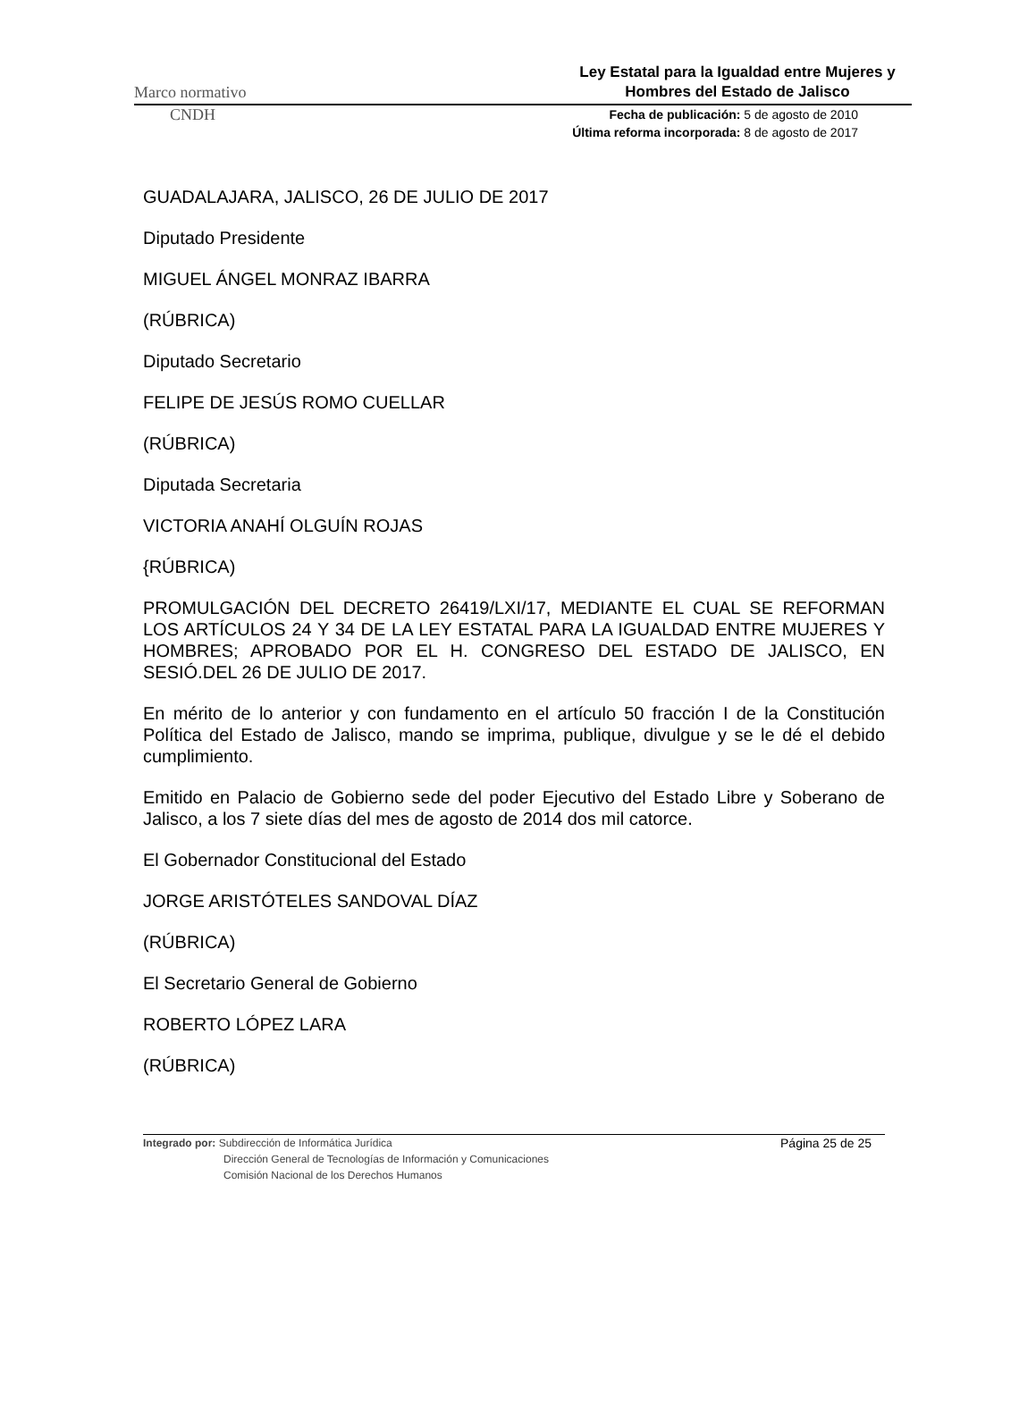Marco normativo Ley Estatal para la Igualdad entre Mujeres y Hombres del Estado de Jalisco
CNDH Fecha de publicación: 5 de agosto de 2010
Última reforma incorporada: 8 de agosto de 2017
GUADALAJARA, JALISCO, 26 DE JULIO DE 2017
Diputado Presidente
MIGUEL ÁNGEL MONRAZ IBARRA
(RÚBRICA)
Diputado Secretario
FELIPE DE JESÚS ROMO CUELLAR
(RÚBRICA)
Diputada Secretaria
VICTORIA ANAHÍ OLGUÍN ROJAS
{RÚBRICA)
PROMULGACIÓN DEL DECRETO 26419/LXI/17, MEDIANTE EL CUAL SE REFORMAN LOS ARTÍCULOS 24 Y 34 DE LA LEY ESTATAL PARA LA IGUALDAD ENTRE MUJERES Y HOMBRES; APROBADO POR EL H. CONGRESO DEL ESTADO DE JALISCO, EN SESIÓ.DEL 26 DE JULIO DE 2017.
En mérito de lo anterior y con fundamento en el artículo 50 fracción I de la Constitución Política del Estado de Jalisco, mando se imprima, publique, divulgue y se le dé el debido cumplimiento.
Emitido en Palacio de Gobierno sede del poder Ejecutivo del Estado Libre y Soberano de Jalisco, a los 7 siete días del mes de agosto de 2014 dos mil catorce.
El Gobernador Constitucional del Estado
JORGE ARISTÓTELES SANDOVAL DÍAZ
(RÚBRICA)
El Secretario General de Gobierno
ROBERTO LÓPEZ LARA
(RÚBRICA)
Integrado por: Subdirección de Informática Jurídica
Dirección General de Tecnologías de Información y Comunicaciones
Comisión Nacional de los Derechos Humanos
Página 25 de 25